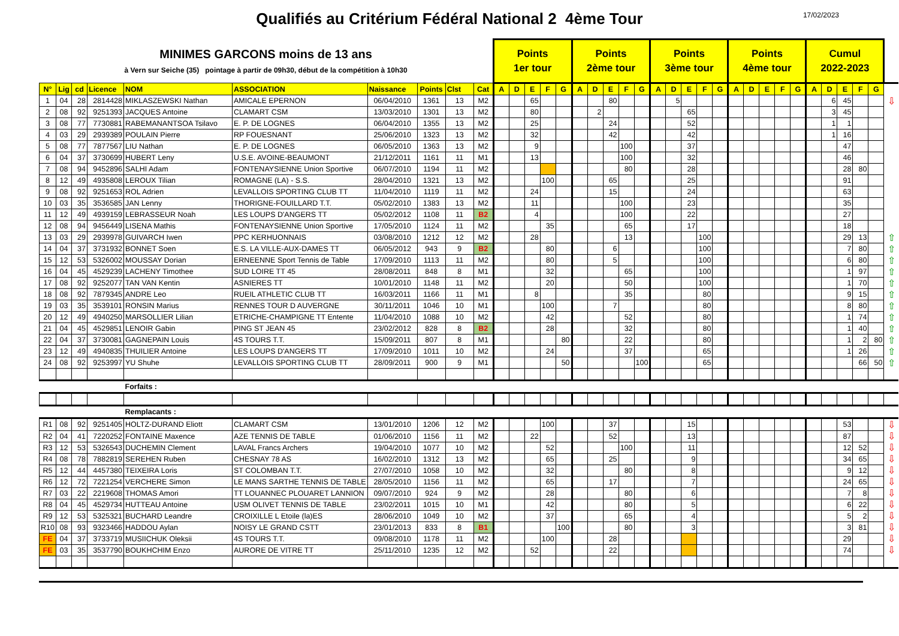Qualifiés au Critérium Fédéral National 2 4ème Tour
17/02/2023
| MINIMES GARCONS moins de 13 ans à Vern sur Seiche (35) pointage à partir de 09h30, début de la compétition à 10h30 | | | | | | | | | | Points 1er tour | | | | | Points 2ème tour | | | | | Points 3ème tour | | | | | Points 4ème tour | | | | | Cumul 2022-2023 | | | | | |
| N° | Lig | cd | Licence | NOM | ASSOCIATION | Naissance | Points | Clst | Cat | A | D | E | F | G | A | D | E | F | G | A | D | E | F | G | A | D | E | F | G | A | D | E | F | G | |
| 1 | 04 | 28 | 2814428 | MIKLASZEWSKI Nathan | AMICALE EPERNON | 06/04/2010 | 1361 | 13 | M2 | | | 65 | | | | | 80 | | | | 5 | | | | | | | | | | 6 | 45 | | | ⇩ |
| 2 | 08 | 92 | 9251393 | JACQUES Antoine | CLAMART CSM | 13/03/2010 | 1301 | 13 | M2 | | | 80 | | | | 2 | | | | | | 65 | | | | | | | | | 3 | 45 | | | |
| 3 | 08 | 77 | 7730881 | RABEMANANTSOA Tsilavo | E. P. DE LOGNES | 06/04/2010 | 1355 | 13 | M2 | | | 25 | | | | | 24 | | | | | 52 | | | | | | | | | 1 | 1 | | | |
| 4 | 03 | 29 | 2939389 | POULAIN Pierre | RP FOUESNANT | 25/06/2010 | 1323 | 13 | M2 | | | 32 | | | | | 42 | | | | | 42 | | | | | | | | | 1 | 16 | | | |
| 5 | 08 | 77 | 7877567 | LIU Nathan | E. P. DE LOGNES | 06/05/2010 | 1363 | 13 | M2 | | | 9 | | | | | | 100 | | | | 37 | | | | | | | | | | 47 | | | |
| 6 | 04 | 37 | 3730699 | HUBERT Leny | U.S.E. AVOINE-BEAUMONT | 21/12/2011 | 1161 | 11 | M1 | | | 13 | | | | | | 100 | | | | 32 | | | | | | | | | | 46 | | | |
| 7 | 08 | 94 | 9452896 | SALHI Adam | FONTENAYSIENNE Union Sportive | 06/07/2010 | 1194 | 11 | M2 | | | | | | | | | 80 | | | | 28 | | | | | | | | | | 28 | 80 | | |
| 8 | 12 | 49 | 4935808 | LEROUX Tilian | ROMAGNE (LA) - S.S. | 28/04/2010 | 1321 | 13 | M2 | | | | 100 | | | | 65 | | | | | 25 | | | | | | | | | | 91 | | | |
| 9 | 08 | 92 | 9251653 | ROL Adrien | LEVALLOIS SPORTING CLUB TT | 11/04/2010 | 1119 | 11 | M2 | | | 24 | | | | | 15 | | | | | 24 | | | | | | | | | | 63 | | | |
| 10 | 03 | 35 | 3536585 | JAN Lenny | THORIGNE-FOUILLARD T.T. | 05/02/2010 | 1383 | 13 | M2 | | | 11 | | | | | | 100 | | | | 23 | | | | | | | | | | 35 | | | |
| 11 | 12 | 49 | 4939159 | LEBRASSEUR Noah | LES LOUPS D'ANGERS TT | 05/02/2012 | 1108 | 11 | B2 | | | 4 | | | | | | 100 | | | | 22 | | | | | | | | | | 27 | | | |
| 12 | 08 | 94 | 9456449 | LISENA Mathis | FONTENAYSIENNE Union Sportive | 17/05/2010 | 1124 | 11 | M2 | | | | 35 | | | | | 65 | | | | 17 | | | | | | | | | | 18 | | | |
| 13 | 03 | 29 | 2939978 | GUIVARCH Iwen | PPC KERHUONNAIS | 03/08/2010 | 1212 | 12 | M2 | | | 28 | | | | | | 13 | | | | | 100 | | | | | | | | | 29 | 13 | | ⇧ |
| 14 | 04 | 37 | 3731932 | BONNET Soen | E.S. LA VILLE-AUX-DAMES TT | 06/05/2012 | 943 | 9 | B2 | | | | 80 | | | | 6 | | | | | | 100 | | | | | | | | | 7 | 80 | | ⇧ |
| 15 | 12 | 53 | 5326002 | MOUSSAY Dorian | ERNEENNE Sport Tennis de Table | 17/09/2010 | 1113 | 11 | M2 | | | | 80 | | | | 5 | | | | | | 100 | | | | | | | | | 6 | 80 | | ⇧ |
| 16 | 04 | 45 | 4529239 | LACHENY Timothee | SUD LOIRE TT 45 | 28/08/2011 | 848 | 8 | M1 | | | | 32 | | | | | 65 | | | | | 100 | | | | | | | | | 1 | 97 | | ⇧ |
| 17 | 08 | 92 | 9252077 | TAN VAN Kentin | ASNIERES TT | 10/01/2010 | 1148 | 11 | M2 | | | | 20 | | | | | 50 | | | | | 100 | | | | | | | | | 1 | 70 | | ⇧ |
| 18 | 08 | 92 | 7879345 | ANDRE Leo | RUEIL ATHLETIC CLUB TT | 16/03/2011 | 1166 | 11 | M1 | | | 8 | | | | | | 35 | | | | | 80 | | | | | | | | | 9 | 15 | | ⇧ |
| 19 | 03 | 35 | 3539101 | RONSIN Marius | RENNES TOUR D AUVERGNE | 30/11/2011 | 1046 | 10 | M1 | | | | 100 | | | | 7 | | | | | | 80 | | | | | | | | | 8 | 80 | | ⇧ |
| 20 | 12 | 49 | 4940250 | MARSOLLIER Lilian | ETRICHE-CHAMPIGNE TT Entente | 11/04/2010 | 1088 | 10 | M2 | | | | 42 | | | | | 52 | | | | | 80 | | | | | | | | | 1 | 74 | | ⇧ |
| 21 | 04 | 45 | 4529851 | LENOIR Gabin | PING ST JEAN 45 | 23/02/2012 | 828 | 8 | B2 | | | | 28 | | | | | 32 | | | | | 80 | | | | | | | | | 1 | 40 | | ⇧ |
| 22 | 04 | 37 | 3730081 | GAGNEPAIN Louis | 4S TOURS T.T. | 15/09/2011 | 807 | 8 | M1 | | | | | 80 | | | | 22 | | | | | 80 | | | | | | | | | 1 | 2 | 80 | ⇧ |
| 23 | 12 | 49 | 4940835 | THUILIER Antoine | LES LOUPS D'ANGERS TT | 17/09/2010 | 1011 | 10 | M2 | | | | 24 | | | | | 37 | | | | | 65 | | | | | | | | | 1 | 26 | | ⇧ |
| 24 | 08 | 92 | 9253997 | YU Shuhe | LEVALLOIS SPORTING CLUB TT | 28/09/2011 | 900 | 9 | M1 | | | | | 50 | | | | | 100 | | | | 65 | | | | | | | | | | 66 | 50 | ⇧ |
| | | | | Forfaits : | | | | | | | | | | | | | | | | | | | | | | | | | | | | | | | |
| | | | | Remplacants : | | | | | | | | | | | | | | | | | | | | | | | | | | | | | | | |
| R1 | 08 | 92 | 9251405 | HOLTZ-DURAND Eliott | CLAMART CSM | 13/01/2010 | 1206 | 12 | M2 | | | | 100 | | | | 37 | | | | | 15 | | | | | | | | | | 53 | | | ⇩ |
| R2 | 04 | 41 | 7220252 | FONTAINE Maxence | AZE TENNIS DE TABLE | 01/06/2010 | 1156 | 11 | M2 | | | 22 | | | | | 52 | | | | | 13 | | | | | | | | | | 87 | | | ⇩ |
| R3 | 12 | 53 | 5326543 | DUCHEMIN Clement | LAVAL Francs Archers | 19/04/2010 | 1077 | 10 | M2 | | | | 52 | | | | | 100 | | | | 11 | | | | | | | | | | 12 | 52 | | ⇩ |
| R4 | 08 | 78 | 7882819 | SEREHEN Ruben | CHESNAY 78 AS | 16/02/2010 | 1312 | 13 | M2 | | | | 65 | | | | 25 | | | | | 9 | | | | | | | | | | 34 | 65 | | ⇩ |
| R5 | 12 | 44 | 4457380 | TEIXEIRA Loris | ST COLOMBAN T.T. | 27/07/2010 | 1058 | 10 | M2 | | | | 32 | | | | | 80 | | | | 8 | | | | | | | | | | 9 | 12 | | ⇩ |
| R6 | 12 | 72 | 7221254 | VERCHERE Simon | LE MANS SARTHE TENNIS DE TABLE | 28/05/2010 | 1156 | 11 | M2 | | | | 65 | | | | 17 | | | | | 7 | | | | | | | | | | 24 | 65 | | ⇩ |
| R7 | 03 | 22 | 2219608 | THOMAS Amori | TT LOUANNEC PLOUARET LANNION | 09/07/2010 | 924 | 9 | M2 | | | | 28 | | | | | 80 | | | | 6 | | | | | | | | | | 7 | 8 | | ⇩ |
| R8 | 04 | 45 | 4529734 | HUTTEAU Antoine | USM OLIVET TENNIS DE TABLE | 23/02/2011 | 1015 | 10 | M1 | | | | 42 | | | | | 80 | | | | 5 | | | | | | | | | | 6 | 22 | | ⇩ |
| R9 | 12 | 53 | 5325321 | BUCHARD Leandre | CROIXILLE L Etoile (la)ES | 28/06/2010 | 1049 | 10 | M2 | | | | 37 | | | | | 65 | | | | 4 | | | | | | | | | | 5 | 2 | | ⇩ |
| R10 | 08 | 93 | 9323466 | HADDOU Aylan | NOISY LE GRAND CSTT | 23/01/2013 | 833 | 8 | B1 | | | | | 100 | | | | 80 | | | | 3 | | | | | | | | | | 3 | 81 | | ⇩ |
| FE | 04 | 37 | 3733719 | MUSIICHUK Oleksii | 4S TOURS T.T. | 09/08/2010 | 1178 | 11 | M2 | | | | 100 | | | | 28 | | | | | | | | | | | | | | | 29 | | | ⇩ |
| FE | 03 | 35 | 3537790 | BOUKHCHIM Enzo | AURORE DE VITRE TT | 25/11/2010 | 1235 | 12 | M2 | | | 52 | | | | | 22 | | | | | | | | | | | | | | | 74 | | | ⇩ |